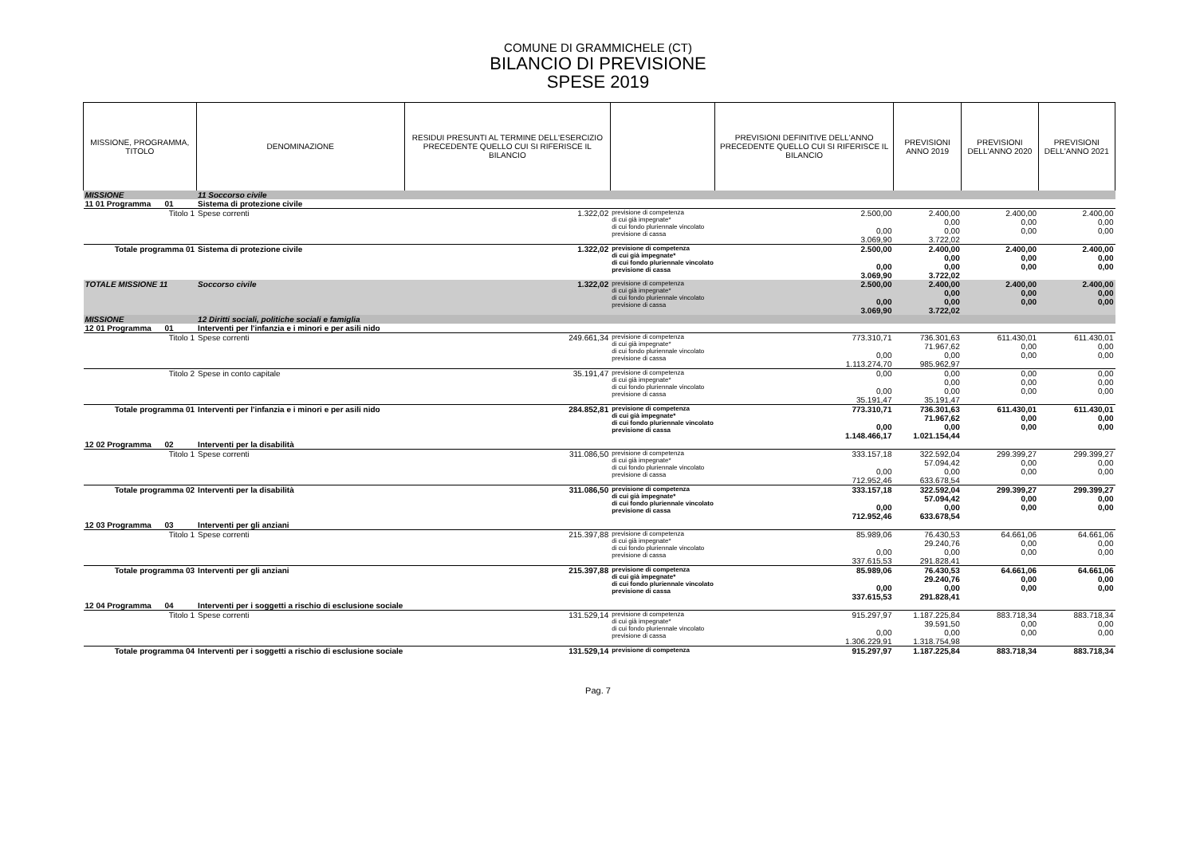COMUNE DI GRAMMICHELE (CT)
BILANCIO DI PREVISIONE
SPESE 2019
| MISSIONE, PROGRAMMA, TITOLO | | DENOMINAZIONE | RESIDUI PRESUNTI AL TERMINE DELL'ESERCIZIO PRECEDENTE QUELLO CUI SI RIFERISCE IL BILANCIO | | PREVISIONI DEFINITIVE DELL'ANNO PRECEDENTE QUELLO CUI SI RIFERISCE IL BILANCIO | PREVISIONI ANNO 2019 | PREVISIONI DELL'ANNO 2020 | PREVISIONI DELL'ANNO 2021 |
| --- | --- | --- | --- | --- | --- | --- | --- | --- |
| MISSIONE | | 11 Soccorso civile | | | | | | |
| 11 01 Programma | 01 | Sistema di protezione civile | | | | | | |
| | Titolo 1 | Spese correnti | 1.322,02 | previsione di competenza di cui già impegnate* di cui fondo pluriennale vincolato previsione di cassa | 2.500,00 0,00 3.069,90 | 2.400,00 0,00 0,00 3.722,02 | 2.400,00 0,00 0,00 | 2.400,00 0,00 0,00 |
| Totale programma 01 | | Sistema di protezione civile | 1.322,02 | previsione di competenza di cui già impegnate* di cui fondo pluriennale vincolato previsione di cassa | 2.500,00 0,00 3.069,90 | 2.400,00 0,00 0,00 3.722,02 | 2.400,00 0,00 0,00 | 2.400,00 0,00 0,00 |
| TOTALE MISSIONE 11 | | Soccorso civile | 1.322,02 | previsione di competenza di cui già impegnate* di cui fondo pluriennale vincolato previsione di cassa | 2.500,00 0,00 3.069,90 | 2.400,00 0,00 0,00 3.722,02 | 2.400,00 0,00 0,00 | 2.400,00 0,00 0,00 |
| MISSIONE | | 12 Diritti sociali, politiche sociali e famiglia | | | | | | |
| 12 01 Programma | 01 | Interventi per l'infanzia e i minori e per asili nido | | | | | | |
| | Titolo 1 | Spese correnti | 249.661,34 | previsione di competenza di cui già impegnate* di cui fondo pluriennale vincolato previsione di cassa | 773.310,71 0,00 1.113.274,70 | 736.301,63 71.967,62 0,00 985.962,97 | 611.430,01 0,00 0,00 | 611.430,01 0,00 0,00 |
| | Titolo 2 | Spese in conto capitale | 35.191,47 | previsione di competenza di cui già impegnate* di cui fondo pluriennale vincolato previsione di cassa | 0,00 0,00 35.191,47 | 0,00 0,00 0,00 35.191,47 | 0,00 0,00 0,00 | 0,00 0,00 0,00 |
| Totale programma 01 | | Interventi per l'infanzia e i minori e per asili nido | 284.852,81 | previsione di competenza di cui già impegnate* di cui fondo pluriennale vincolato previsione di cassa | 773.310,71 0,00 1.148.466,17 | 736.301,63 71.967,62 0,00 1.021.154,44 | 611.430,01 0,00 0,00 | 611.430,01 0,00 0,00 |
| 12 02 Programma | 02 | Interventi per la disabilità | | | | | | |
| | Titolo 1 | Spese correnti | 311.086,50 | previsione di competenza di cui già impegnate* di cui fondo pluriennale vincolato previsione di cassa | 333.157,18 0,00 712.952,46 | 322.592,04 57.094,42 0,00 633.678,54 | 299.399,27 0,00 0,00 | 299.399,27 0,00 0,00 |
| Totale programma 02 | | Interventi per la disabilità | 311.086,50 | previsione di competenza di cui già impegnate* di cui fondo pluriennale vincolato previsione di cassa | 333.157,18 0,00 712.952,46 | 322.592,04 57.094,42 0,00 633.678,54 | 299.399,27 0,00 0,00 | 299.399,27 0,00 0,00 |
| 12 03 Programma | 03 | Interventi per gli anziani | | | | | | |
| | Titolo 1 | Spese correnti | 215.397,88 | previsione di competenza di cui già impegnate* di cui fondo pluriennale vincolato previsione di cassa | 85.989,06 0,00 337.615,53 | 76.430,53 29.240,76 0,00 291.828,41 | 64.661,06 0,00 0,00 | 64.661,06 0,00 0,00 |
| Totale programma 03 | | Interventi per gli anziani | 215.397,88 | previsione di competenza di cui già impegnate* di cui fondo pluriennale vincolato previsione di cassa | 85.989,06 0,00 337.615,53 | 76.430,53 29.240,76 0,00 291.828,41 | 64.661,06 0,00 0,00 | 64.661,06 0,00 0,00 |
| 12 04 Programma | 04 | Interventi per i soggetti a rischio di esclusione sociale | | | | | | |
| | Titolo 1 | Spese correnti | 131.529,14 | previsione di competenza di cui già impegnate* di cui fondo pluriennale vincolato previsione di cassa | 915.297,97 0,00 1.306.229,91 | 1.187.225,84 39.591,50 0,00 1.318.754,98 | 883.718,34 0,00 0,00 | 883.718,34 0,00 0,00 |
| Totale programma 04 | | Interventi per i soggetti a rischio di esclusione sociale | 131.529,14 | previsione di competenza | 915.297,97 | 1.187.225,84 | 883.718,34 | 883.718,34 |
Pag. 7